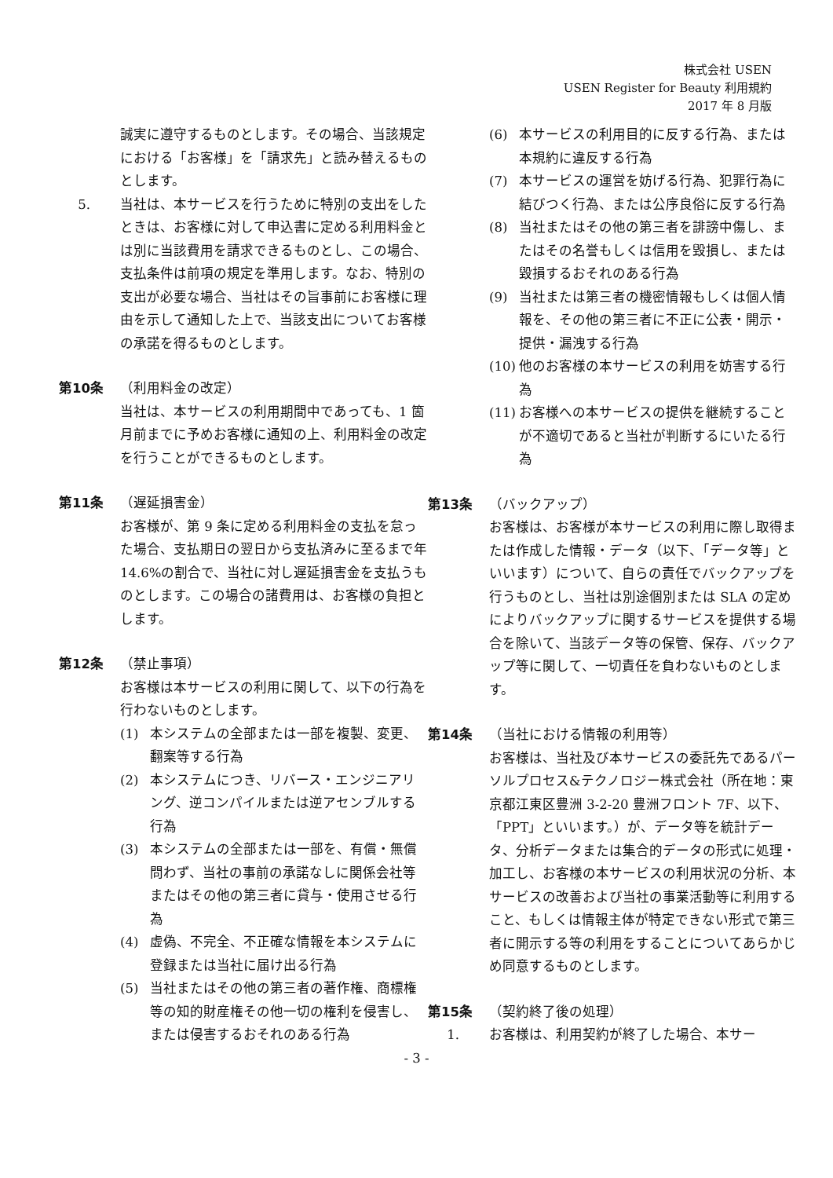株式会社 USEN
USEN Register for Beauty 利用規約
2017 年 8 月版
誠実に遵守するものとします。その場合、当該規定における「お客様」を「請求先」と読み替えるものとします。
5. 当社は、本サービスを行うために特別の支出をしたときは、お客様に対して申込書に定める利用料金とは別に当該費用を請求できるものとし、この場合、支払条件は前項の規定を準用します。なお、特別の支出が必要な場合、当社はその旨事前にお客様に理由を示して通知した上で、当該支出についてお客様の承諾を得るものとします。
第10条 （利用料金の改定）
当社は、本サービスの利用期間中であっても、1 箇月前までに予めお客様に通知の上、利用料金の改定を行うことができるものとします。
第11条 （遅延損害金）
お客様が、第 9 条に定める利用料金の支払を怠った場合、支払期日の翌日から支払済みに至るまで年 14.6%の割合で、当社に対し遅延損害金を支払うものとします。この場合の諸費用は、お客様の負担とします。
第12条 （禁止事項）
お客様は本サービスの利用に関して、以下の行為を行わないものとします。
(1) 本システムの全部または一部を複製、変更、翻案等する行為
(2) 本システムにつき、リバース・エンジニアリング、逆コンパイルまたは逆アセンブルする行為
(3) 本システムの全部または一部を、有償・無償問わず、当社の事前の承諾なしに関係会社等またはその他の第三者に貸与・使用させる行為
(4) 虚偽、不完全、不正確な情報を本システムに登録または当社に届け出る行為
(5) 当社またはその他の第三者の著作権、商標権等の知的財産権その他一切の権利を侵害し、または侵害するおそれのある行為
(6) 本サービスの利用目的に反する行為、または本規約に違反する行為
(7) 本サービスの運営を妨げる行為、犯罪行為に結びつく行為、または公序良俗に反する行為
(8) 当社またはその他の第三者を誹謗中傷し、またはその名誉もしくは信用を毀損し、または毀損するおそれのある行為
(9) 当社または第三者の機密情報もしくは個人情報を、その他の第三者に不正に公表・開示・提供・漏洩する行為
(10) 他のお客様の本サービスの利用を妨害する行為
(11) お客様への本サービスの提供を継続することが不適切であると当社が判断するにいたる行為
第13条 （バックアップ）
お客様は、お客様が本サービスの利用に際し取得または作成した情報・データ（以下、「データ等」といいます）について、自らの責任でバックアップを行うものとし、当社は別途個別または SLA の定めによりバックアップに関するサービスを提供する場合を除いて、当該データ等の保管、保存、バックアップ等に関して、一切責任を負わないものとします。
第14条 （当社における情報の利用等）
お客様は、当社及び本サービスの委託先であるパーソルプロセス&テクノロジー株式会社（所在地：東京都江東区豊洲 3-2-20 豊洲フロント 7F、以下、「PPT」といいます。）が、データ等を統計データ、分析データまたは集合的データの形式に処理・加工し、お客様の本サービスの利用状況の分析、本サービスの改善および当社の事業活動等に利用すること、もしくは情報主体が特定できない形式で第三者に開示する等の利用をすることについてあらかじめ同意するものとします。
第15条 （契約終了後の処理）
1. お客様は、利用契約が終了した場合、本サー
- 3 -